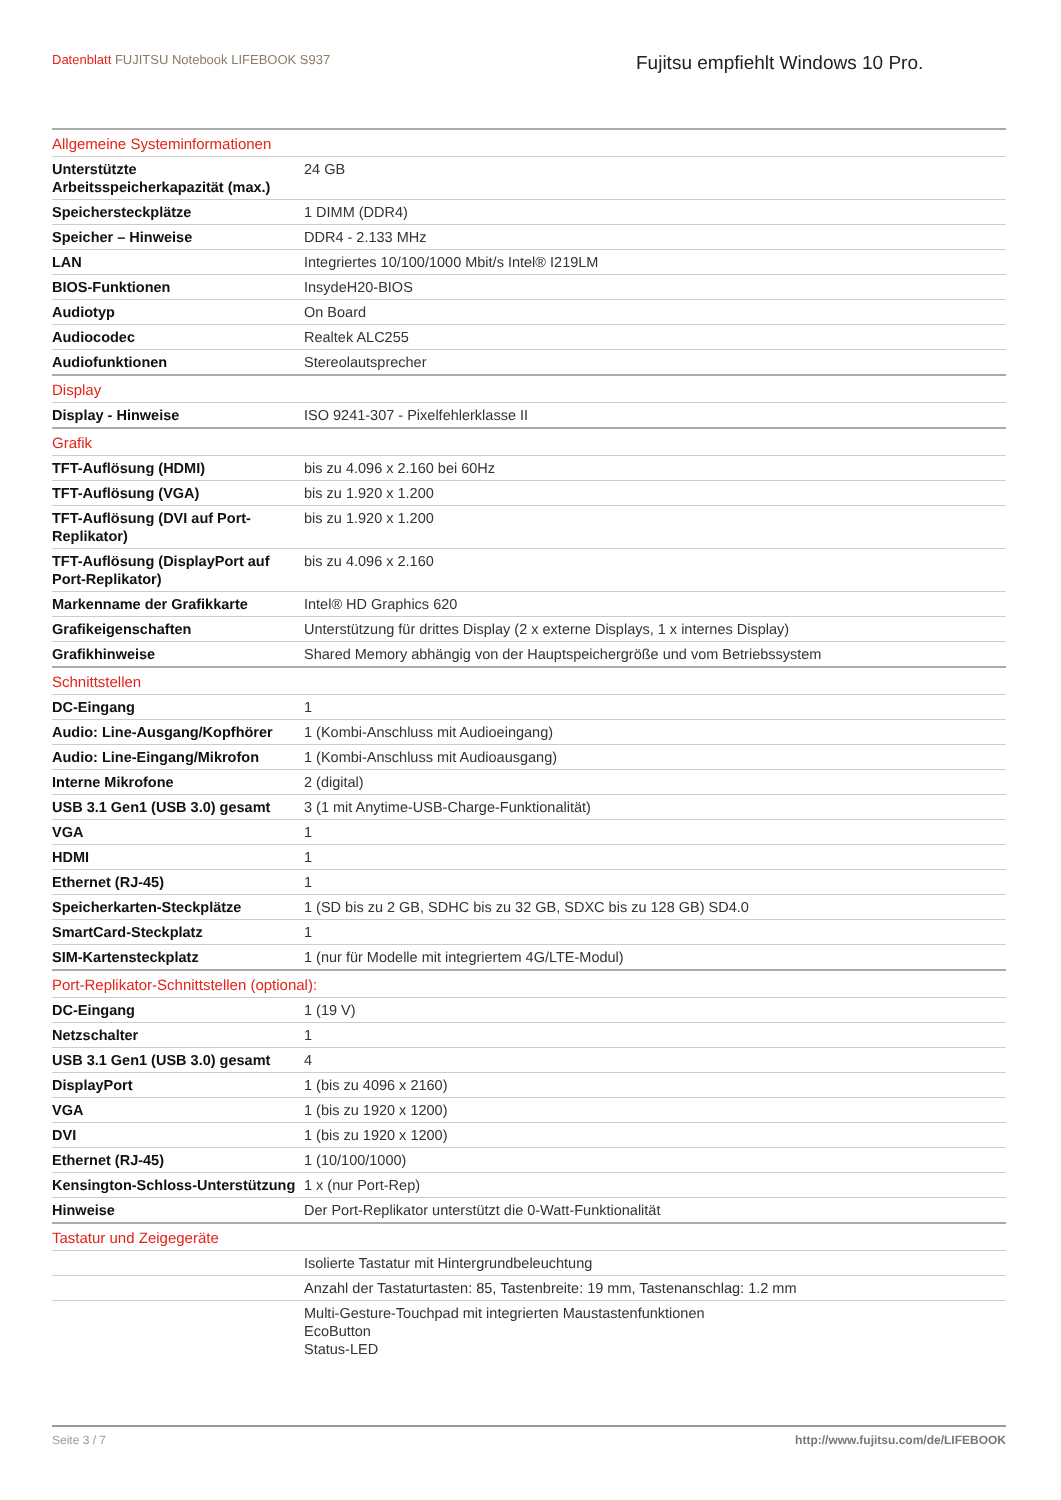Datenblatt FUJITSU Notebook LIFEBOOK S937
Fujitsu empfiehlt Windows 10 Pro.
| Allgemeine Systeminformationen | |
| Unterstützte Arbeitsspeicherkapazität (max.) | 24 GB |
| Speichersteckplätze | 1 DIMM (DDR4) |
| Speicher – Hinweise | DDR4 - 2.133 MHz |
| LAN | Integriertes 10/100/1000 Mbit/s Intel® I219LM |
| BIOS-Funktionen | InsydeH20-BIOS |
| Audiotyp | On Board |
| Audiocodec | Realtek ALC255 |
| Audiofunktionen | Stereolautsprecher |
| Display | |
| Display - Hinweise | ISO 9241-307 - Pixelfehlerklasse II |
| Grafik | |
| TFT-Auflösung (HDMI) | bis zu 4.096 x 2.160 bei 60Hz |
| TFT-Auflösung (VGA) | bis zu 1.920 x 1.200 |
| TFT-Auflösung (DVI auf Port-Replikator) | bis zu 1.920 x 1.200 |
| TFT-Auflösung (DisplayPort auf Port-Replikator) | bis zu 4.096 x 2.160 |
| Markenname der Grafikkarte | Intel® HD Graphics 620 |
| Grafikeigenschaften | Unterstützung für drittes Display (2 x externe Displays, 1 x internes Display) |
| Grafikhinweise | Shared Memory abhängig von der Hauptspeichergröße und vom Betriebssystem |
| Schnittstellen | |
| DC-Eingang | 1 |
| Audio: Line-Ausgang/Kopfhörer | 1 (Kombi-Anschluss mit Audioeingang) |
| Audio: Line-Eingang/Mikrofon | 1 (Kombi-Anschluss mit Audioausgang) |
| Interne Mikrofone | 2 (digital) |
| USB 3.1 Gen1 (USB 3.0) gesamt | 3 (1 mit Anytime-USB-Charge-Funktionalität) |
| VGA | 1 |
| HDMI | 1 |
| Ethernet (RJ-45) | 1 |
| Speicherkarten-Steckplätze | 1 (SD bis zu 2 GB, SDHC bis zu 32 GB, SDXC bis zu 128 GB) SD4.0 |
| SmartCard-Steckplatz | 1 |
| SIM-Kartensteckplatz | 1 (nur für Modelle mit integriertem 4G/LTE-Modul) |
| Port-Replikator-Schnittstellen (optional): | |
| DC-Eingang | 1 (19 V) |
| Netzschalter | 1 |
| USB 3.1 Gen1 (USB 3.0) gesamt | 4 |
| DisplayPort | 1 (bis zu 4096 x 2160) |
| VGA | 1 (bis zu 1920 x 1200) |
| DVI | 1 (bis zu 1920 x 1200) |
| Ethernet (RJ-45) | 1 (10/100/1000) |
| Kensington-Schloss-Unterstützung | 1 x (nur Port-Rep) |
| Hinweise | Der Port-Replikator unterstützt die 0-Watt-Funktionalität |
| Tastatur und Zeigegeräte | |
| | Isolierte Tastatur mit Hintergrundbeleuchtung |
| | Anzahl der Tastaturtasten: 85, Tastenbreite: 19 mm, Tastenanschlag: 1.2 mm |
| | Multi-Gesture-Touchpad mit integrierten Maustastenfunktionen EcoButton Status-LED |
Seite 3 / 7 http://www.fujitsu.com/de/LIFEBOOK